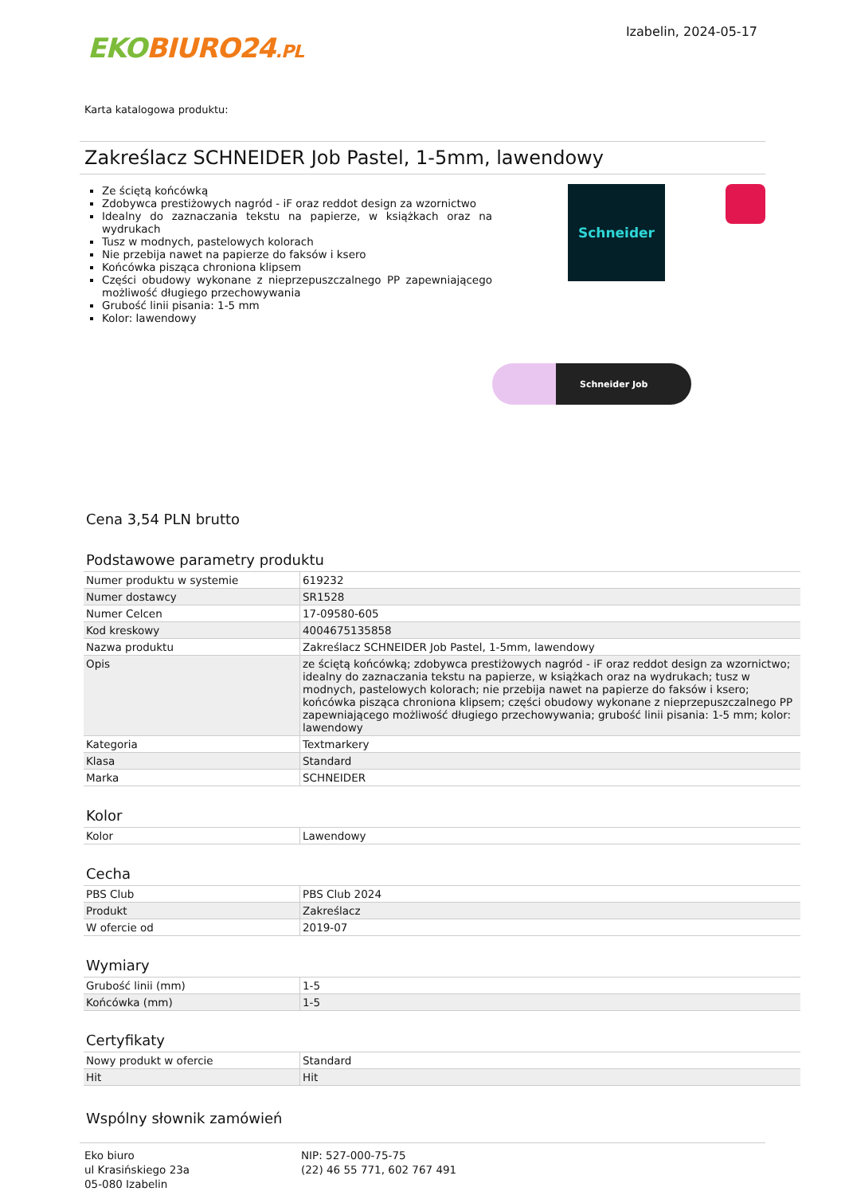EKO BIURO24.PL
Izabelin, 2024-05-17
Karta katalogowa produktu:
Zakreślacz SCHNEIDER Job Pastel, 1-5mm, lawendowy
Ze ściętą końcówką
Zdobywca prestiżowych nagród - iF oraz reddot design za wzornictwo
Idealny do zaznaczania tekstu na papierze, w książkach oraz na wydrukach
Tusz w modnych, pastelowych kolorach
Nie przebija nawet na papierze do faksów i ksero
Końcówka pisząca chroniona klipsem
Części obudowy wykonane z nieprzepuszczalnego PP zapewniającego możliwość długiego przechowywania
Grubość linii pisania: 1-5 mm
Kolor: lawendowy
Schneider
Schneider Job
Cena 3,54 PLN brutto
Podstawowe parametry produktu
| Numer produktu w systemie | 619232 |
| Numer dostawcy | SR1528 |
| Numer Celcen | 17-09580-605 |
| Kod kreskowy | 4004675135858 |
| Nazwa produktu | Zakreślacz SCHNEIDER Job Pastel, 1-5mm, lawendowy |
| Opis | ze ściętą końcówką; zdobywca prestiżowych nagród - iF oraz reddot design za wzornictwo; idealny do zaznaczania tekstu na papierze, w książkach oraz na wydrukach; tusz w modnych, pastelowych kolorach; nie przebija nawet na papierze do faksów i ksero; końcówka pisząca chroniona klipsem; części obudowy wykonane z nieprzepuszczalnego PP zapewniającego możliwość długiego przechowywania; grubość linii pisania: 1-5 mm; kolor: lawendowy |
| Kategoria | Textmarkery |
| Klasa | Standard |
| Marka | SCHNEIDER |
Kolor
| Kolor | Lawendowy |
Cecha
| PBS Club | PBS Club 2024 |
| Produkt | Zakreślacz |
| W ofercie od | 2019-07 |
Wymiary
| Grubość linii (mm) | 1-5 |
| Końcówka (mm) | 1-5 |
Certyfikaty
| Nowy produkt w ofercie | Standard |
| Hit | Hit |
Wspólny słownik zamówień
Eko biuro
ul Krasińskiego 23a
05-080 Izabelin
NIP: 527-000-75-75
(22) 46 55 771, 602 767 491